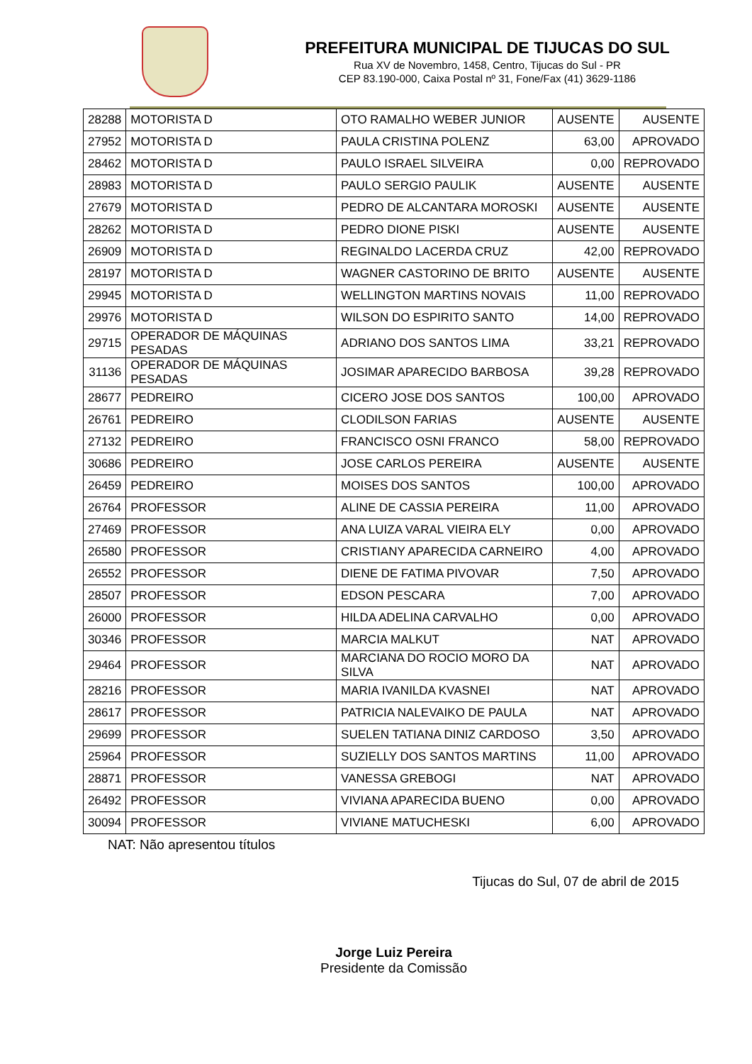PREFEITURA MUNICIPAL DE TIJUCAS DO SUL
Rua XV de Novembro, 1458, Centro, Tijucas do Sul - PR
CEP 83.190-000, Caixa Postal nº 31, Fone/Fax (41) 3629-1186
| 28288 | MOTORISTA D | OTO RAMALHO WEBER JUNIOR | AUSENTE | AUSENTE |
| 27952 | MOTORISTA D | PAULA CRISTINA POLENZ | 63,00 | APROVADO |
| 28462 | MOTORISTA D | PAULO ISRAEL SILVEIRA | 0,00 | REPROVADO |
| 28983 | MOTORISTA D | PAULO SERGIO PAULIK | AUSENTE | AUSENTE |
| 27679 | MOTORISTA D | PEDRO DE ALCANTARA MOROSKI | AUSENTE | AUSENTE |
| 28262 | MOTORISTA D | PEDRO DIONE PISKI | AUSENTE | AUSENTE |
| 26909 | MOTORISTA D | REGINALDO LACERDA CRUZ | 42,00 | REPROVADO |
| 28197 | MOTORISTA D | WAGNER CASTORINO DE BRITO | AUSENTE | AUSENTE |
| 29945 | MOTORISTA D | WELLINGTON MARTINS NOVAIS | 11,00 | REPROVADO |
| 29976 | MOTORISTA D | WILSON DO ESPIRITO SANTO | 14,00 | REPROVADO |
| 29715 | OPERADOR DE MÁQUINAS PESADAS | ADRIANO DOS SANTOS LIMA | 33,21 | REPROVADO |
| 31136 | OPERADOR DE MÁQUINAS PESADAS | JOSIMAR APARECIDO BARBOSA | 39,28 | REPROVADO |
| 28677 | PEDREIRO | CICERO JOSE DOS SANTOS | 100,00 | APROVADO |
| 26761 | PEDREIRO | CLODILSON FARIAS | AUSENTE | AUSENTE |
| 27132 | PEDREIRO | FRANCISCO OSNI FRANCO | 58,00 | REPROVADO |
| 30686 | PEDREIRO | JOSE CARLOS PEREIRA | AUSENTE | AUSENTE |
| 26459 | PEDREIRO | MOISES DOS SANTOS | 100,00 | APROVADO |
| 26764 | PROFESSOR | ALINE DE CASSIA PEREIRA | 11,00 | APROVADO |
| 27469 | PROFESSOR | ANA LUIZA VARAL VIEIRA ELY | 0,00 | APROVADO |
| 26580 | PROFESSOR | CRISTIANY APARECIDA CARNEIRO | 4,00 | APROVADO |
| 26552 | PROFESSOR | DIENE DE FATIMA PIVOVAR | 7,50 | APROVADO |
| 28507 | PROFESSOR | EDSON PESCARA | 7,00 | APROVADO |
| 26000 | PROFESSOR | HILDA ADELINA CARVALHO | 0,00 | APROVADO |
| 30346 | PROFESSOR | MARCIA MALKUT | NAT | APROVADO |
| 29464 | PROFESSOR | MARCIANA DO ROCIO MORO DA SILVA | NAT | APROVADO |
| 28216 | PROFESSOR | MARIA IVANILDA KVASNEI | NAT | APROVADO |
| 28617 | PROFESSOR | PATRICIA NALEVAIKO DE PAULA | NAT | APROVADO |
| 29699 | PROFESSOR | SUELEN TATIANA DINIZ CARDOSO | 3,50 | APROVADO |
| 25964 | PROFESSOR | SUZIELLY DOS SANTOS MARTINS | 11,00 | APROVADO |
| 28871 | PROFESSOR | VANESSA GREBOGI | NAT | APROVADO |
| 26492 | PROFESSOR | VIVIANA APARECIDA BUENO | 0,00 | APROVADO |
| 30094 | PROFESSOR | VIVIANE MATUCHESKI | 6,00 | APROVADO |
NAT: Não apresentou títulos
Tijucas do Sul, 07 de abril de 2015
Jorge Luiz Pereira
Presidente da Comissão